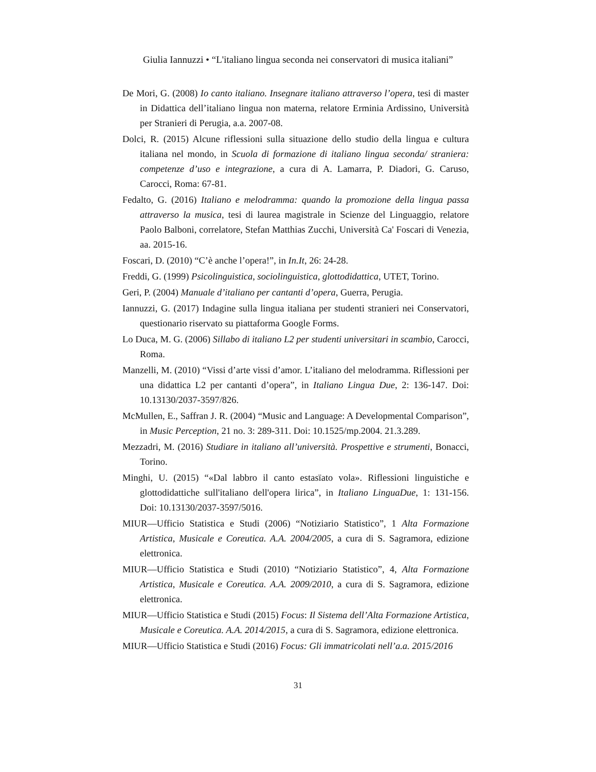Giulia Iannuzzi • “L'italiano lingua seconda nei conservatori di musica italiani”
De Mori, G. (2008) Io canto italiano. Insegnare italiano attraverso l’opera, tesi di master in Didattica dell’italiano lingua non materna, relatore Erminia Ardissino, Università per Stranieri di Perugia, a.a. 2007-08.
Dolci, R. (2015) Alcune riflessioni sulla situazione dello studio della lingua e cultura italiana nel mondo, in Scuola di formazione di italiano lingua seconda/ straniera: competenze d’uso e integrazione, a cura di A. Lamarra, P. Diadori, G. Caruso, Carocci, Roma: 67-81.
Fedalto, G. (2016) Italiano e melodramma: quando la promozione della lingua passa attraverso la musica, tesi di laurea magistrale in Scienze del Linguaggio, relatore Paolo Balboni, correlatore, Stefan Matthias Zucchi, Università Ca' Foscari di Venezia, aa. 2015-16.
Foscari, D. (2010) “C’è anche l’opera!”, in In.It, 26: 24-28.
Freddi, G. (1999) Psicolinguistica, sociolinguistica, glottodidattica, UTET, Torino.
Geri, P. (2004) Manuale d’italiano per cantanti d’opera, Guerra, Perugia.
Iannuzzi, G. (2017) Indagine sulla lingua italiana per studenti stranieri nei Conservatori, questionario riservato su piattaforma Google Forms.
Lo Duca, M. G. (2006) Sillabo di italiano L2 per studenti universitari in scambio, Carocci, Roma.
Manzelli, M. (2010) “Vissi d’arte vissi d’amor. L’italiano del melodramma. Riflessioni per una didattica L2 per cantanti d’opera”, in Italiano Lingua Due, 2: 136-147. Doi: 10.13130/2037-3597/826.
McMullen, E., Saffran J. R. (2004) “Music and Language: A Developmental Comparison”, in Music Perception, 21 no. 3: 289-311. Doi: 10.1525/mp.2004. 21.3.289.
Mezzadri, M. (2016) Studiare in italiano all’università. Prospettive e strumenti, Bonacci, Torino.
Minghi, U. (2015) “«Dal labbro il canto estasïato vola». Riflessioni linguistiche e glottodidattiche sull'italiano dell'opera lirica”, in Italiano LinguaDue, 1: 131-156. Doi: 10.13130/2037-3597/5016.
MIUR—Ufficio Statistica e Studi (2006) “Notiziario Statistico”, 1 Alta Formazione Artistica, Musicale e Coreutica. A.A. 2004/2005, a cura di S. Sagramora, edizione elettronica.
MIUR—Ufficio Statistica e Studi (2010) “Notiziario Statistico”, 4, Alta Formazione Artistica, Musicale e Coreutica. A.A. 2009/2010, a cura di S. Sagramora, edizione elettronica.
MIUR—Ufficio Statistica e Studi (2015) Focus: Il Sistema dell’Alta Formazione Artistica, Musicale e Coreutica. A.A. 2014/2015, a cura di S. Sagramora, edizione elettronica.
MIUR—Ufficio Statistica e Studi (2016) Focus: Gli immatricolati nell’a.a. 2015/2016
31